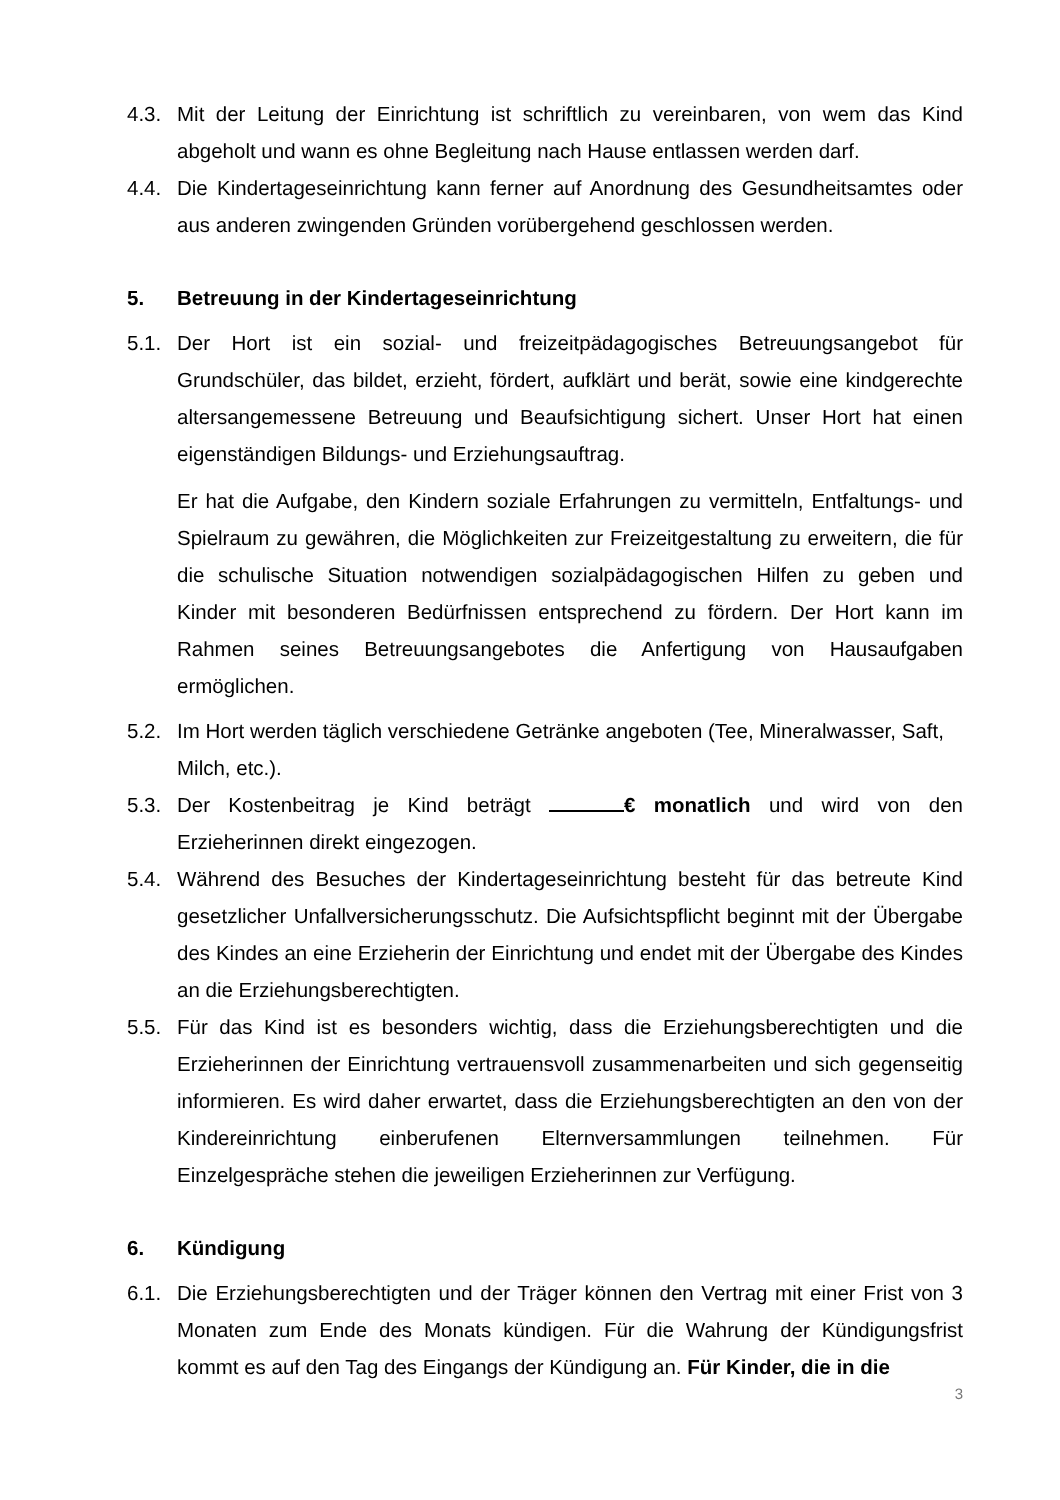4.3. Mit der Leitung der Einrichtung ist schriftlich zu vereinbaren, von wem das Kind abgeholt und wann es ohne Begleitung nach Hause entlassen werden darf.
4.4. Die Kindertageseinrichtung kann ferner auf Anordnung des Gesundheitsamtes oder aus anderen zwingenden Gründen vorübergehend geschlossen werden.
5. Betreuung in der Kindertageseinrichtung
5.1. Der Hort ist ein sozial- und freizeitpädagogisches Betreuungsangebot für Grundschüler, das bildet, erzieht, fördert, aufklärt und berät, sowie eine kindgerechte altersangemessene Betreuung und Beaufsichtigung sichert. Unser Hort hat einen eigenständigen Bildungs- und Erziehungsauftrag.
Er hat die Aufgabe, den Kindern soziale Erfahrungen zu vermitteln, Entfaltungs- und Spielraum zu gewähren, die Möglichkeiten zur Freizeitgestaltung zu erweitern, die für die schulische Situation notwendigen sozialpädagogischen Hilfen zu geben und Kinder mit besonderen Bedürfnissen entsprechend zu fördern. Der Hort kann im Rahmen seines Betreuungsangebotes die Anfertigung von Hausaufgaben ermöglichen.
5.2. Im Hort werden täglich verschiedene Getränke angeboten (Tee, Mineralwasser, Saft, Milch, etc.).
5.3. Der Kostenbeitrag je Kind beträgt € monatlich und wird von den Erzieherinnen direkt eingezogen.
5.4. Während des Besuches der Kindertageseinrichtung besteht für das betreute Kind gesetzlicher Unfallversicherungsschutz. Die Aufsichtspflicht beginnt mit der Übergabe des Kindes an eine Erzieherin der Einrichtung und endet mit der Übergabe des Kindes an die Erziehungsberechtigten.
5.5. Für das Kind ist es besonders wichtig, dass die Erziehungsberechtigten und die Erzieherinnen der Einrichtung vertrauensvoll zusammenarbeiten und sich gegenseitig informieren. Es wird daher erwartet, dass die Erziehungsberechtigten an den von der Kindereinrichtung einberufenen Elternversammlungen teilnehmen. Für Einzelgespräche stehen die jeweiligen Erzieherinnen zur Verfügung.
6. Kündigung
6.1. Die Erziehungsberechtigten und der Träger können den Vertrag mit einer Frist von 3 Monaten zum Ende des Monats kündigen. Für die Wahrung der Kündigungsfrist kommt es auf den Tag des Eingangs der Kündigung an. Für Kinder, die in die
3